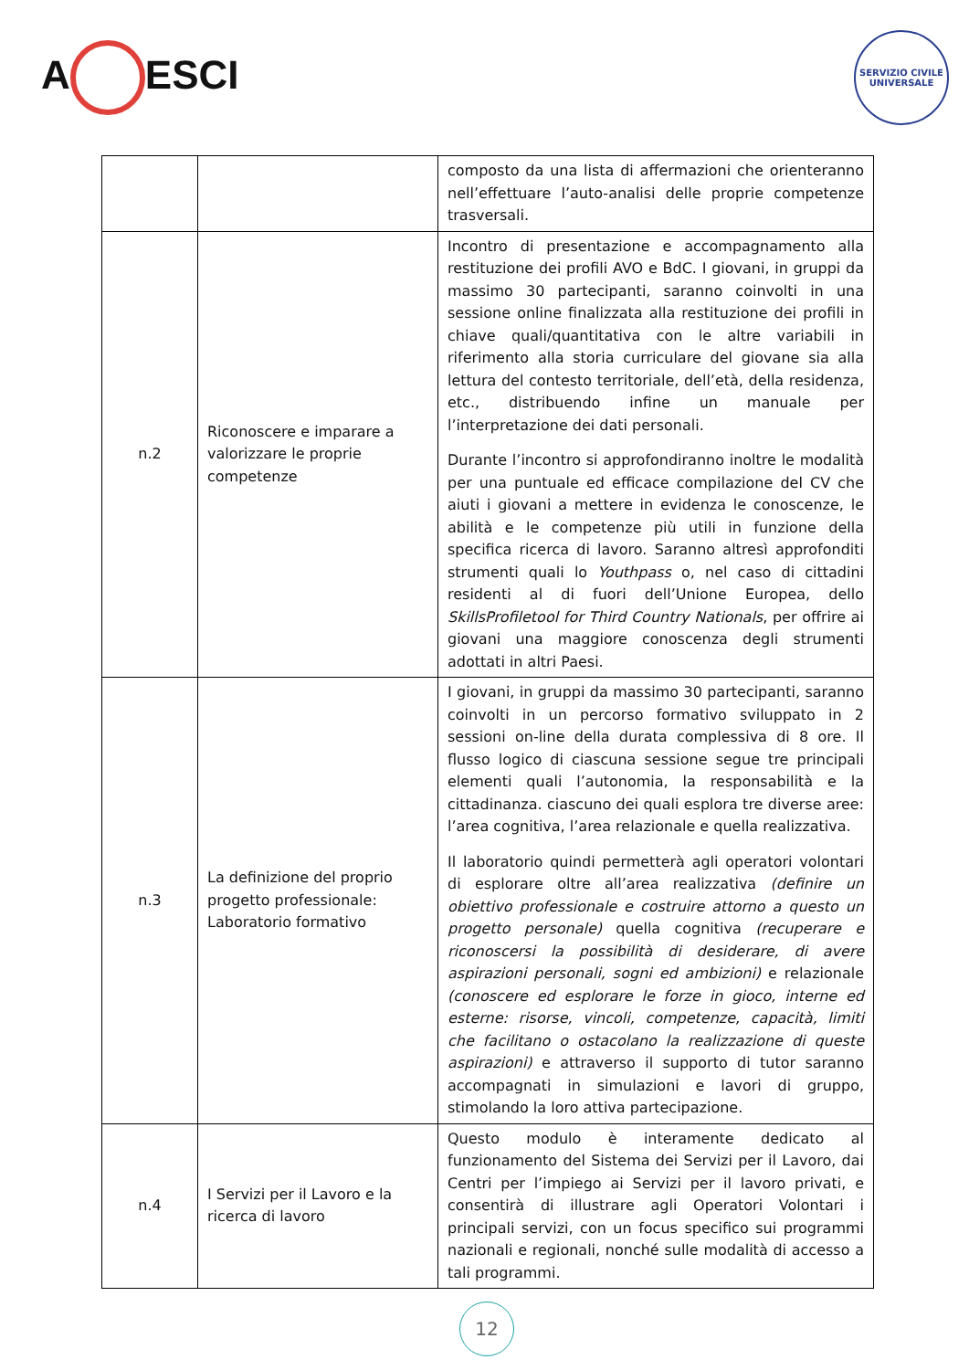A ESCI
SERVIZIO CIVILE UNIVERSALE
| | | composto da una lista di affermazioni che orienteranno nell’effettuare l’auto-analisi delle proprie competenze trasversali. |
| n.2 | Riconoscere e imparare a valorizzare le proprie competenze | Incontro di presentazione e accompagnamento alla restituzione dei profili AVO e BdC. I giovani, in gruppi da massimo 30 partecipanti, saranno coinvolti in una sessione online finalizzata alla restituzione dei profili in chiave quali/quantitativa con le altre variabili in riferimento alla storia curriculare del giovane sia alla lettura del contesto territoriale, dell’età, della residenza, etc., distribuendo infine un manuale per l’interpretazione dei dati personali. Durante l’incontro si approfondiranno inoltre le modalità per una puntuale ed efficace compilazione del CV che aiuti i giovani a mettere in evidenza le conoscenze, le abilità e le competenze più utili in funzione della specifica ricerca di lavoro. Saranno altresì approfonditi strumenti quali lo Youthpass o, nel caso di cittadini residenti al di fuori dell’Unione Europea, dello SkillsProfiletool for Third Country Nationals , per offrire ai giovani una maggiore conoscenza degli strumenti adottati in altri Paesi. |
| n.3 | La definizione del proprio progetto professionale: Laboratorio formativo | I giovani, in gruppi da massimo 30 partecipanti, saranno coinvolti in un percorso formativo sviluppato in 2 sessioni on-line della durata complessiva di 8 ore. Il flusso logico di ciascuna sessione segue tre principali elementi quali l’autonomia, la responsabilità e la cittadinanza. ciascuno dei quali esplora tre diverse aree: l’area cognitiva, l’area relazionale e quella realizzativa. Il laboratorio quindi permetterà agli operatori volontari di esplorare oltre all’area realizzativa (definire un obiettivo professionale e costruire attorno a questo un progetto personale) quella cognitiva (recuperare e riconoscersi la possibilità di desiderare, di avere aspirazioni personali, sogni ed ambizioni) e relazionale (conoscere ed esplorare le forze in gioco, interne ed esterne: risorse, vincoli, competenze, capacità, limiti che facilitano o ostacolano la realizzazione di queste aspirazioni) e attraverso il supporto di tutor saranno accompagnati in simulazioni e lavori di gruppo, stimolando la loro attiva partecipazione. |
| n.4 | I Servizi per il Lavoro e la ricerca di lavoro | Questo modulo è interamente dedicato al funzionamento del Sistema dei Servizi per il Lavoro, dai Centri per l’impiego ai Servizi per il lavoro privati, e consentirà di illustrare agli Operatori Volontari i principali servizi, con un focus specifico sui programmi nazionali e regionali, nonché sulle modalità di accesso a tali programmi. |
12